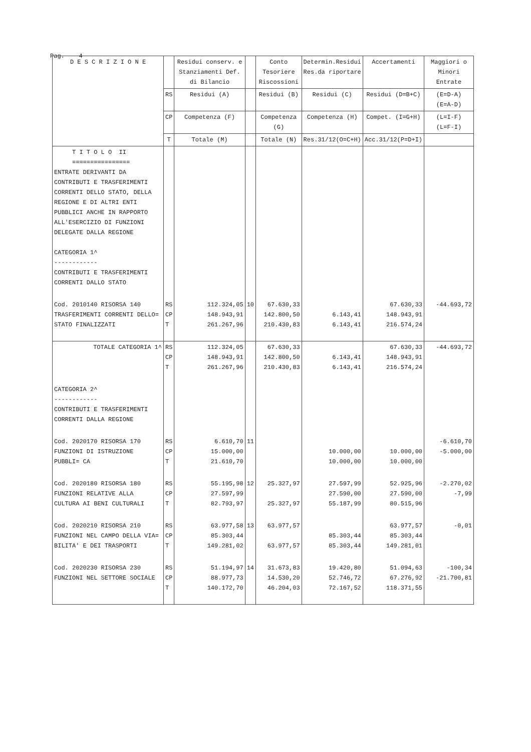Pag. 4
| D E S C R I Z I O N E | | Residui conserv. e Stanziamenti Def. di Bilancio | | Conto Tesoriere Riscossioni | Determin.Residui Res.da riportare | Accertamenti | Maggiori o Minori Entrate | |
| --- | --- | --- | --- | --- | --- | --- | --- | --- |
| | RS | Residui (A) | | Residui (B) | Residui (C) | Residui (D=B+C) | (E=D-A) (E=A-D) | |
| | CP | Competenza (F) | | Competenza (G) | Competenza (H) | Compet. (I=G+H) | (L=I-F) (L=F-I) | |
| | T | Totale (M) | | Totale (N) | Res.31/12(O=C+H) | Acc.31/12(P=D+I) | | |
| | T I T O L O II ================ ENTRATE DERIVANTI DA CONTRIBUTI E TRASFERIMENTI CORRENTI DELLO STATO, DELLA REGIONE E DI ALTRI ENTI PUBBLICI ANCHE IN RAPPORTO ALL'ESERCIZIO DI FUNZIONI DELEGATE DALLA REGIONE CATEGORIA 1^ ------------ CONTRIBUTI E TRASFERIMENTI CORRENTI DALLO STATO | | | | | | | |
| Cod. 2010140 RISORSA 140 TRASFERIMENTI CORRENTI DELLO= STATO FINALIZZATI | RS CP T | 112.324,05 148.943,91 261.267,96 | 10 | 67.630,33 142.800,50 210.430,83 | 6.143,41 6.143,41 | 67.630,33 148.943,91 216.574,24 | -44.693,72 | |
| TOTALE CATEGORIA 1^ | RS CP T | 112.324,05 148.943,91 261.267,96 | | 67.630,33 142.800,50 210.430,83 | 6.143,41 6.143,41 | 67.630,33 148.943,91 216.574,24 | -44.693,72 | |
| CATEGORIA 2^ ------------ CONTRIBUTI E TRASFERIMENTI CORRENTI DALLA REGIONE | | | | | | | | |
| Cod. 2020170 RISORSA 170 FUNZIONI DI ISTRUZIONE PUBBLI= CA | RS CP T | 6.610,70 15.000,00 21.610,70 | 11 | | 10.000,00 10.000,00 | 10.000,00 10.000,00 | -6.610,70 -5.000,00 | |
| Cod. 2020180 RISORSA 180 FUNZIONI RELATIVE ALLA CULTURA AI BENI CULTURALI | RS CP T | 55.195,98 27.597,99 82.793,97 | 12 | 25.327,97 25.327,97 | 27.597,99 27.590,00 55.187,99 | 52.925,96 27.590,00 80.515,96 | -2.270,02 -7,99 | |
| Cod. 2020210 RISORSA 210 FUNZIONI NEL CAMPO DELLA VIA= BILITA' E DEI TRASPORTI | RS CP T | 63.977,58 85.303,44 149.281,02 | 13 | 63.977,57 63.977,57 | 85.303,44 85.303,44 | 63.977,57 85.303,44 149.281,01 | -0,01 | |
| Cod. 2020230 RISORSA 230 FUNZIONI NEL SETTORE SOCIALE | RS CP T | 51.194,97 88.977,73 140.172,70 | 14 | 31.673,83 14.530,20 46.204,03 | 19.420,80 52.746,72 72.167,52 | 51.094,63 67.276,92 118.371,55 | -100,34 -21.700,81 | |